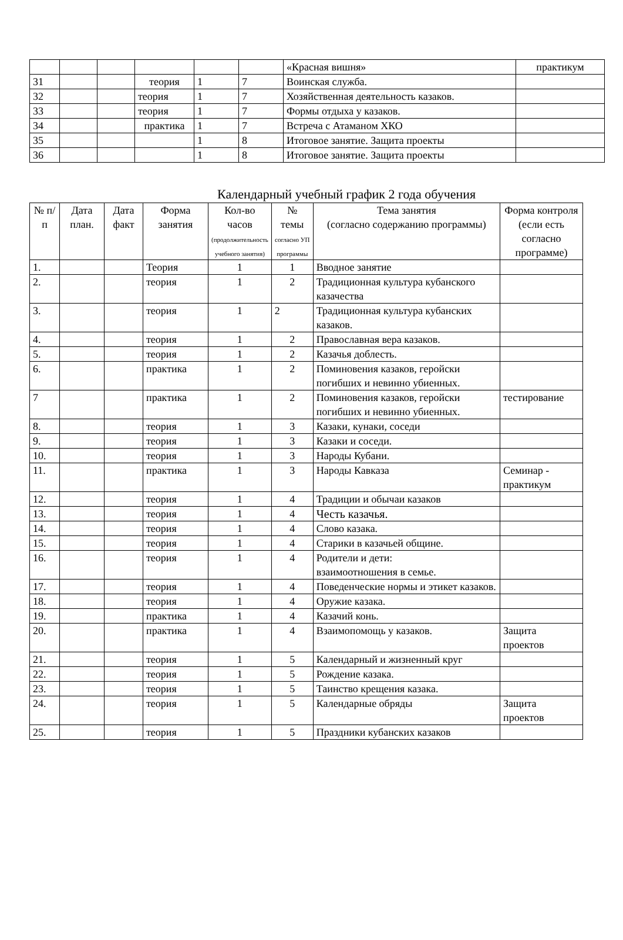| | | | | | | «Красная вишня» | практикум |
| 31 | | | теория | 1 | 7 | Воинская служба. | |
| 32 | | | теория | 1 | 7 | Хозяйственная деятельность казаков. | |
| 33 | | | теория | 1 | 7 | Формы отдыха у казаков. | |
| 34 | | | практика | 1 | 7 | Встреча с Атаманом ХКО | |
| 35 | | | | 1 | 8 | Итоговое занятие. Защита проекты | |
| 36 | | | | 1 | 8 | Итоговое занятие. Защита проекты | |
Календарный учебный график 2 года обучения
| № п/п | Дата план. | Дата факт | Форма занятия | Кол-во часов (продолжительность учебного занятия) | № темы согласно УП программы | Тема занятия (согласно содержанию программы) | Форма контроля (если есть согласно программе) |
| --- | --- | --- | --- | --- | --- | --- | --- |
| 1. | | | Теория | 1 | 1 | Вводное занятие | |
| 2. | | | теория | 1 | 2 | Традиционная культура кубанского казачества | |
| 3. | | | теория | 1 | 2 | Традиционная культура кубанских казаков. | |
| 4. | | | теория | 1 | 2 | Православная вера казаков. | |
| 5. | | | теория | 1 | 2 | Казачья доблесть. | |
| 6. | | | практика | 1 | 2 | Поминовения казаков, геройски погибших и невинно убиенных. | |
| 7 | | | практика | 1 | 2 | Поминовения казаков, геройски погибших и невинно убиенных. | тестирование |
| 8. | | | теория | 1 | 3 | Казаки, кунаки, соседи | |
| 9. | | | теория | 1 | 3 | Казаки и соседи. | |
| 10. | | | теория | 1 | 3 | Народы Кубани. | |
| 11. | | | практика | 1 | 3 | Народы Кавказа | Семинар - практикум |
| 12. | | | теория | 1 | 4 | Традиции и обычаи казаков | |
| 13. | | | теория | 1 | 4 | Честь казачья. | |
| 14. | | | теория | 1 | 4 | Слово казака. | |
| 15. | | | теория | 1 | 4 | Старики в казачьей общине. | |
| 16. | | | теория | 1 | 4 | Родители и дети: взаимоотношения в семье. | |
| 17. | | | теория | 1 | 4 | Поведенческие нормы и этикет казаков. | |
| 18. | | | теория | 1 | 4 | Оружие казака. | |
| 19. | | | практика | 1 | 4 | Казачий конь. | |
| 20. | | | практика | 1 | 4 | Взаимопомощь у казаков. | Защита проектов |
| 21. | | | теория | 1 | 5 | Календарный и жизненный круг | |
| 22. | | | теория | 1 | 5 | Рождение казака. | |
| 23. | | | теория | 1 | 5 | Таинство крещения казака. | |
| 24. | | | теория | 1 | 5 | Календарные обряды | Защита проектов |
| 25. | | | теория | 1 | 5 | Праздники кубанских казаков | |